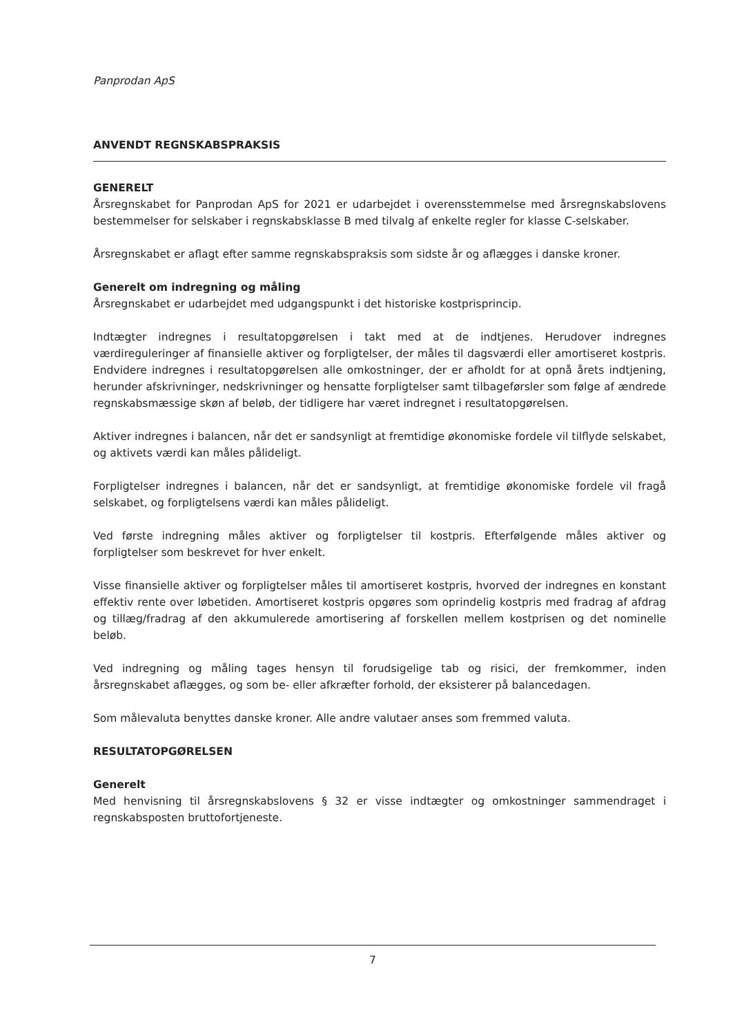Panprodan ApS
ANVENDT REGNSKABSPRAKSIS
GENERELT
Årsregnskabet for Panprodan ApS for 2021 er udarbejdet i overensstemmelse med årsregnskabslovens bestemmelser for selskaber i regnskabsklasse B med tilvalg af enkelte regler for klasse C-selskaber.
Årsregnskabet er aflagt efter samme regnskabspraksis som sidste år og aflægges i danske kroner.
Generelt om indregning og måling
Årsregnskabet er udarbejdet med udgangspunkt i det historiske kostprisprincip.
Indtægter indregnes i resultatopgørelsen i takt med at de indtjenes. Herudover indregnes værdireguleringer af finansielle aktiver og forpligtelser, der måles til dagsværdi eller amortiseret kostpris. Endvidere indregnes i resultatopgørelsen alle omkostninger, der er afholdt for at opnå årets indtjening, herunder afskrivninger, nedskrivninger og hensatte forpligtelser samt tilbageførsler som følge af ændrede regnskabsmæssige skøn af beløb, der tidligere har været indregnet i resultatopgørelsen.
Aktiver indregnes i balancen, når det er sandsynligt at fremtidige økonomiske fordele vil tilflyde selskabet, og aktivets værdi kan måles pålideligt.
Forpligtelser indregnes i balancen, når det er sandsynligt, at fremtidige økonomiske fordele vil fragå selskabet, og forpligtelsens værdi kan måles pålideligt.
Ved første indregning måles aktiver og forpligtelser til kostpris. Efterfølgende måles aktiver og forpligtelser som beskrevet for hver enkelt.
Visse finansielle aktiver og forpligtelser måles til amortiseret kostpris, hvorved der indregnes en konstant effektiv rente over løbetiden. Amortiseret kostpris opgøres som oprindelig kostpris med fradrag af afdrag og tillæg/fradrag af den akkumulerede amortisering af forskellen mellem kostprisen og det nominelle beløb.
Ved indregning og måling tages hensyn til forudsigelige tab og risici, der fremkommer, inden årsregnskabet aflægges, og som be- eller afkræfter forhold, der eksisterer på balancedagen.
Som målevaluta benyttes danske kroner. Alle andre valutaer anses som fremmed valuta.
RESULTATOPGØRELSEN
Generelt
Med henvisning til årsregnskabslovens § 32 er visse indtægter og omkostninger sammendraget i regnskabsposten bruttofortjeneste.
7